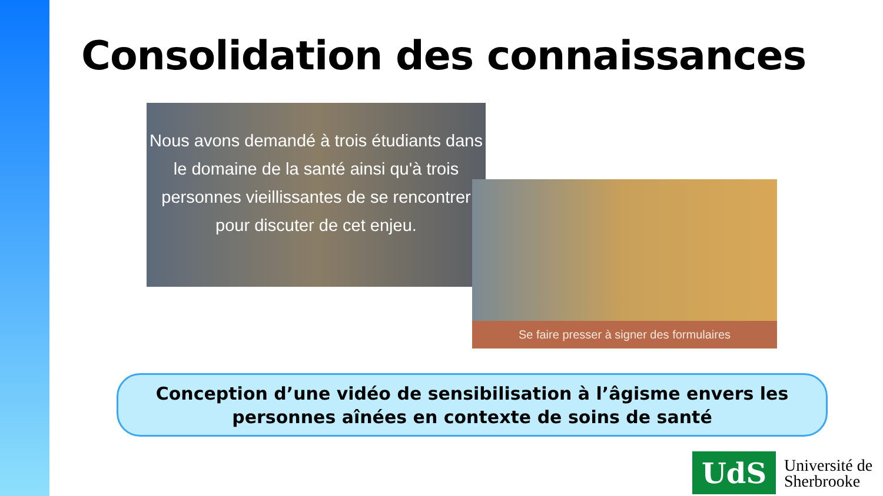Consolidation des connaissances
Nous avons demandé à trois étudiants dans le domaine de la santé ainsi qu'à trois personnes vieillissantes de se rencontrer pour discuter de cet enjeu.
Se faire presser à signer des formulaires
Conception d’une vidéo de sensibilisation à l’âgisme envers les personnes aînées en contexte de soins de santé
UdS
Université de
Sherbrooke